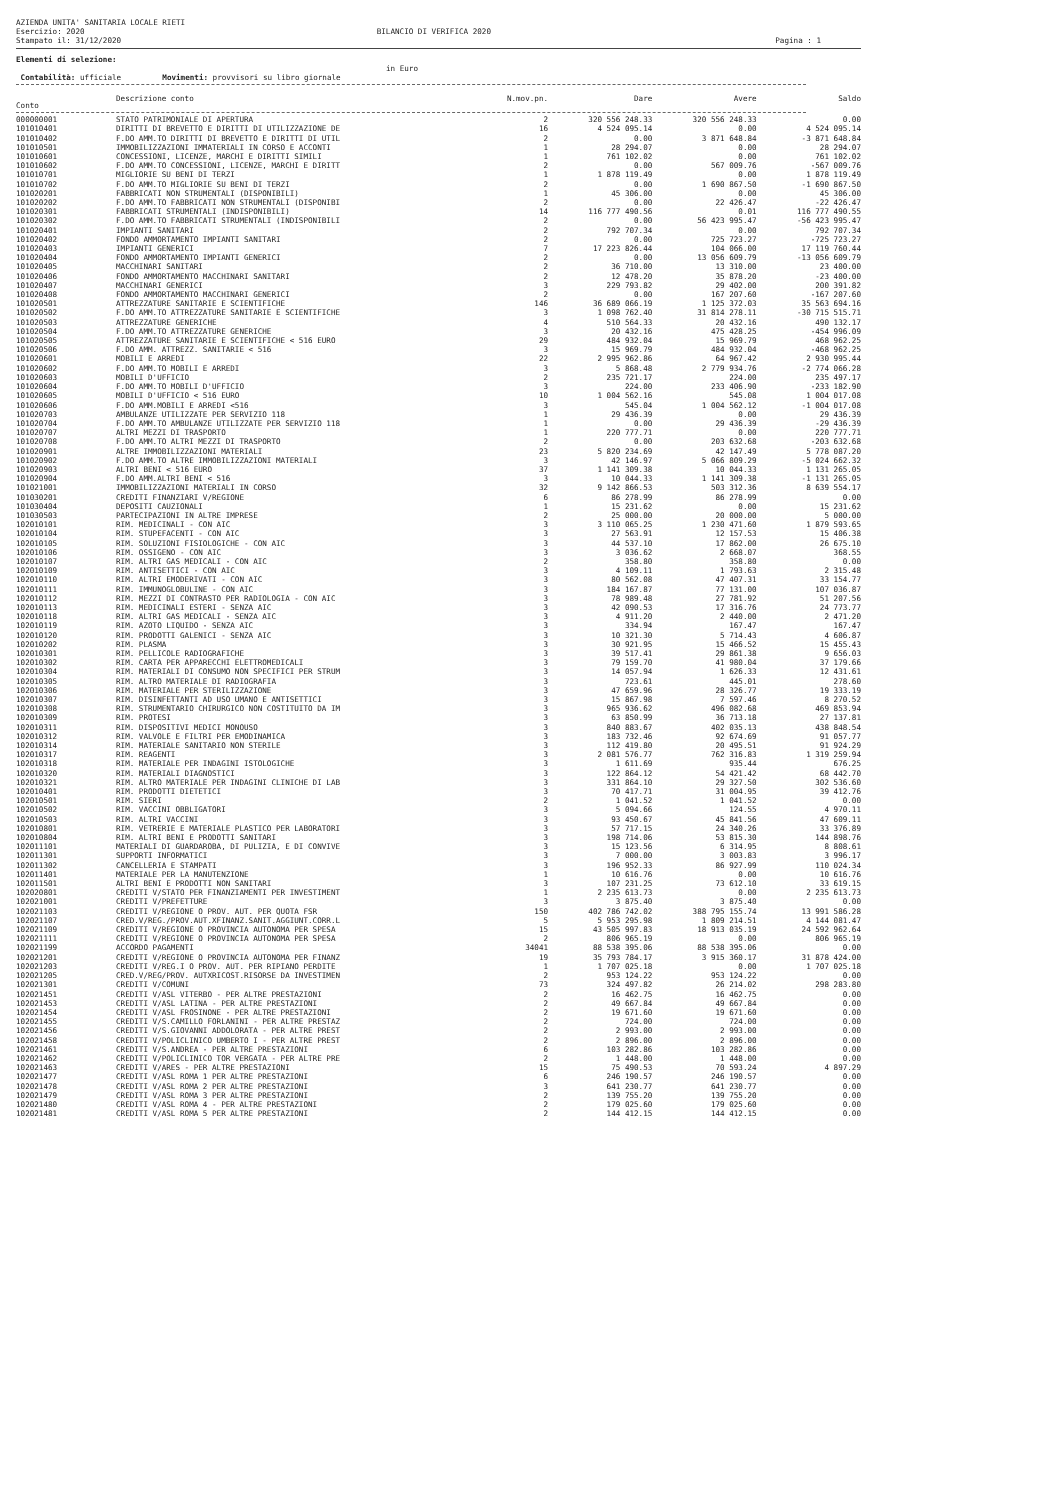AZIENDA UNITA' SANITARIA LOCALE RIETI
Esercizio: 2020 BILANCIO DI VERIFICA 2020
Stampato il: 31/12/2020 Pagina : 1
Elementi di selezione:
in Euro
Contabilità: ufficiale Movimenti: provvisori su libro giornale
| Conto | Descrizione conto | N.mov.pn. | Dare | Avere | Saldo |
| --- | --- | --- | --- | --- | --- |
| 000000001 | STATO PATRIMONIALE DI APERTURA | 2 | 320 556 248.33 | 320 556 248.33 | 0.00 |
| 101010401 | DIRITTI DI BREVETTO E DIRITTI DI UTILIZZAZIONE DE | 16 | 4 524 095.14 | 0.00 | 4 524 095.14 |
| 101010402 | F.DO AMM.TO DIRITTI DI BREVETTO E DIRITTI DI UTIL | 2 | 0.00 | 3 871 648.84 | -3 871 648.84 |
| 101010501 | IMMOBILIZZAZIONI IMMATERIALI IN CORSO E ACCONTI | 1 | 28 294.07 | 0.00 | 28 294.07 |
| 101010601 | CONCESSIONI, LICENZE, MARCHI E DIRITTI SIMILI | 1 | 761 102.02 | 0.00 | 761 102.02 |
| 101010602 | F.DO AMM.TO CONCESSIONI, LICENZE, MARCHI E DIRITT | 2 | 0.00 | 567 009.76 | -567 009.76 |
| 101010701 | MIGLIORIE SU BENI DI TERZI | 1 | 1 878 119.49 | 0.00 | 1 878 119.49 |
| 101010702 | F.DO AMM.TO MIGLIORIE SU BENI DI TERZI | 2 | 0.00 | 1 690 867.50 | -1 690 867.50 |
| 101020201 | FABBRICATI NON STRUMENTALI (DISPONIBILI) | 1 | 45 306.00 | 0.00 | 45 306.00 |
| 101020202 | F.DO AMM.TO FABBRICATI NON STRUMENTALI (DISPONIBI | 2 | 0.00 | 22 426.47 | -22 426.47 |
| 101020301 | FABBRICATI STRUMENTALI (INDISPONIBILI) | 14 | 116 777 490.56 | 0.01 | 116 777 490.55 |
| 101020302 | F.DO AMM.TO FABBRICATI STRUMENTALI (INDISPONIBILI | 2 | 0.00 | 56 423 995.47 | -56 423 995.47 |
| 101020401 | IMPIANTI SANITARI | 2 | 792 707.34 | 0.00 | 792 707.34 |
| 101020402 | FONDO AMMORTAMENTO IMPIANTI SANITARI | 2 | 0.00 | 725 723.27 | -725 723.27 |
| 101020403 | IMPIANTI GENERICI | 7 | 17 223 826.44 | 104 066.00 | 17 119 760.44 |
| 101020404 | FONDO AMMORTAMENTO IMPIANTI GENERICI | 2 | 0.00 | 13 056 609.79 | -13 056 609.79 |
| 101020405 | MACCHINARI SANITARI | 2 | 36 710.00 | 13 310.00 | 23 400.00 |
| 101020406 | FONDO AMMORTAMENTO MACCHINARI SANITARI | 2 | 12 478.20 | 35 878.20 | -23 400.00 |
| 101020407 | MACCHINARI GENERICI | 3 | 229 793.82 | 29 402.00 | 200 391.82 |
| 101020408 | FONDO AMMORTAMENTO MACCHINARI GENERICI | 2 | 0.00 | 167 207.60 | -167 207.60 |
| 101020501 | ATTREZZATURE SANITARIE E SCIENTIFICHE | 146 | 36 689 066.19 | 1 125 372.03 | 35 563 694.16 |
| 101020502 | F.DO AMM.TO ATTREZZATURE SANITARIE E SCIENTIFICHE | 3 | 1 098 762.40 | 31 814 278.11 | -30 715 515.71 |
| 101020503 | ATTREZZATURE GENERICHE | 4 | 510 564.33 | 20 432.16 | 490 132.17 |
| 101020504 | F.DO AMM.TO ATTREZZATURE GENERICHE | 3 | 20 432.16 | 475 428.25 | -454 996.09 |
| 101020505 | ATTREZZATURE SANITARIE E SCIENTIFICHE < 516 EURO | 29 | 484 932.04 | 15 969.79 | 468 962.25 |
| 101020506 | F.DO AMM. ATTREZZ. SANITARIE < 516 | 3 | 15 969.79 | 484 932.04 | -468 962.25 |
| 101020601 | MOBILI E ARREDI | 22 | 2 995 962.86 | 64 967.42 | 2 930 995.44 |
| 101020602 | F.DO AMM.TO MOBILI E ARREDI | 3 | 5 868.48 | 2 779 934.76 | -2 774 066.28 |
| 101020603 | MOBILI D'UFFICIO | 2 | 235 721.17 | 224.00 | 235 497.17 |
| 101020604 | F.DO AMM.TO MOBILI D'UFFICIO | 3 | 224.00 | 233 406.90 | -233 182.90 |
| 101020605 | MOBILI D'UFFICIO < 516 EURO | 10 | 1 004 562.16 | 545.08 | 1 004 017.08 |
| 101020606 | F.DO AMM.MOBILI E ARREDI <516 | 3 | 545.04 | 1 004 562.12 | -1 004 017.08 |
| 101020703 | AMBULANZE UTILIZZATE PER SERVIZIO 118 | 1 | 29 436.39 | 0.00 | 29 436.39 |
| 101020704 | F.DO AMM.TO AMBULANZE UTILIZZATE PER SERVIZIO 118 | 1 | 0.00 | 29 436.39 | -29 436.39 |
| 101020707 | ALTRI MEZZI DI TRASPORTO | 1 | 220 777.71 | 0.00 | 220 777.71 |
| 101020708 | F.DO AMM.TO ALTRI MEZZI DI TRASPORTO | 2 | 0.00 | 203 632.68 | -203 632.68 |
| 101020901 | ALTRE IMMOBILIZZAZIONI MATERIALI | 23 | 5 820 234.69 | 42 147.49 | 5 778 087.20 |
| 101020902 | F.DO AMM.TO ALTRE IMMOBILIZZAZIONI MATERIALI | 3 | 42 146.97 | 5 066 809.29 | -5 024 662.32 |
| 101020903 | ALTRI BENI < 516 EURO | 37 | 1 141 309.38 | 10 044.33 | 1 131 265.05 |
| 101020904 | F.DO AMM.ALTRI BENI < 516 | 3 | 10 044.33 | 1 141 309.38 | -1 131 265.05 |
| 101021001 | IMMOBILIZZAZIONI MATERIALI IN CORSO | 32 | 9 142 866.53 | 503 312.36 | 8 639 554.17 |
| 101030201 | CREDITI FINANZIARI V/REGIONE | 6 | 86 278.99 | 86 278.99 | 0.00 |
| 101030404 | DEPOSITI CAUZIONALI | 1 | 15 231.62 | 0.00 | 15 231.62 |
| 101030503 | PARTECIPAZIONI IN ALTRE IMPRESE | 2 | 25 000.00 | 20 000.00 | 5 000.00 |
| 102010101 | RIM. MEDICINALI - CON AIC | 3 | 3 110 065.25 | 1 230 471.60 | 1 879 593.65 |
| 102010104 | RIM. STUPEFACENTI - CON AIC | 3 | 27 563.91 | 12 157.53 | 15 406.38 |
| 102010105 | RIM. SOLUZIONI FISIOLOGICHE - CON AIC | 3 | 44 537.10 | 17 862.00 | 26 675.10 |
| 102010106 | RIM. OSSIGENO - CON AIC | 3 | 3 036.62 | 2 668.07 | 368.55 |
| 102010107 | RIM. ALTRI GAS MEDICALI - CON AIC | 2 | 358.80 | 358.80 | 0.00 |
| 102010109 | RIM. ANTISETTICI - CON AIC | 3 | 4 109.11 | 1 793.63 | 2 315.48 |
| 102010110 | RIM. ALTRI EMODERIVATI - CON AIC | 3 | 80 562.08 | 47 407.31 | 33 154.77 |
| 102010111 | RIM. IMMUNOGLOBULINE - CON AIC | 3 | 184 167.87 | 77 131.00 | 107 036.87 |
| 102010112 | RIM. MEZZI DI CONTRASTO PER RADIOLOGIA - CON AIC | 3 | 78 989.48 | 27 781.92 | 51 207.56 |
| 102010113 | RIM. MEDICINALI ESTERI - SENZA AIC | 3 | 42 090.53 | 17 316.76 | 24 773.77 |
| 102010118 | RIM. ALTRI GAS MEDICALI - SENZA AIC | 3 | 4 911.20 | 2 440.00 | 2 471.20 |
| 102010119 | RIM. AZOTO LIQUIDO - SENZA AIC | 3 | 334.94 | 167.47 | 167.47 |
| 102010120 | RIM. PRODOTTI GALENICI - SENZA AIC | 3 | 10 321.30 | 5 714.43 | 4 606.87 |
| 102010202 | RIM. PLASMA | 3 | 30 921.95 | 15 466.52 | 15 455.43 |
| 102010301 | RIM. PELLICOLE RADIOGRAFICHE | 3 | 39 517.41 | 29 861.38 | 9 656.03 |
| 102010302 | RIM. CARTA PER APPARECCHI ELETTROMEDICALI | 3 | 79 159.70 | 41 980.04 | 37 179.66 |
| 102010304 | RIM. MATERIALI DI CONSUMO NON SPECIFICI PER STRUM | 3 | 14 057.94 | 1 626.33 | 12 431.61 |
| 102010305 | RIM. ALTRO MATERIALE DI RADIOGRAFIA | 3 | 723.61 | 445.01 | 278.60 |
| 102010306 | RIM. MATERIALE PER STERILIZZAZIONE | 3 | 47 659.96 | 28 326.77 | 19 333.19 |
| 102010307 | RIM. DISINFETTANTI AD USO UMANO E ANTISETTICI | 3 | 15 867.98 | 7 597.46 | 8 270.52 |
| 102010308 | RIM. STRUMENTARIO CHIRURGICO NON COSTITUITO DA IM | 3 | 965 936.62 | 496 082.68 | 469 853.94 |
| 102010309 | RIM. PROTESI | 3 | 63 850.99 | 36 713.18 | 27 137.81 |
| 102010311 | RIM. DISPOSITIVI MEDICI MONOUSO | 3 | 840 883.67 | 402 035.13 | 438 848.54 |
| 102010312 | RIM. VALVOLE E FILTRI PER EMODINAMICA | 3 | 183 732.46 | 92 674.69 | 91 057.77 |
| 102010314 | RIM. MATERIALE SANITARIO NON STERILE | 3 | 112 419.80 | 20 495.51 | 91 924.29 |
| 102010317 | RIM. REAGENTI | 3 | 2 081 576.77 | 762 316.83 | 1 319 259.94 |
| 102010318 | RIM. MATERIALE PER INDAGINI ISTOLOGICHE | 3 | 1 611.69 | 935.44 | 676.25 |
| 102010320 | RIM. MATERIALI DIAGNOSTICI | 3 | 122 864.12 | 54 421.42 | 68 442.70 |
| 102010321 | RIM. ALTRO MATERIALE PER INDAGINI CLINICHE DI LAB | 3 | 331 864.10 | 29 327.50 | 302 536.60 |
| 102010401 | RIM. PRODOTTI DIETETICI | 3 | 70 417.71 | 31 004.95 | 39 412.76 |
| 102010501 | RIM. SIERI | 2 | 1 041.52 | 1 041.52 | 0.00 |
| 102010502 | RIM. VACCINI OBBLIGATORI | 3 | 5 094.66 | 124.55 | 4 970.11 |
| 102010503 | RIM. ALTRI VACCINI | 3 | 93 450.67 | 45 841.56 | 47 609.11 |
| 102010801 | RIM. VETRERIE E MATERIALE PLASTICO PER LABORATORI | 3 | 57 717.15 | 24 340.26 | 33 376.89 |
| 102010804 | RIM. ALTRI BENI E PRODOTTI SANITARI | 3 | 198 714.06 | 53 815.30 | 144 898.76 |
| 102011101 | MATERIALI DI GUARDAROBA, DI PULIZIA, E DI CONVIVE | 3 | 15 123.56 | 6 314.95 | 8 808.61 |
| 102011301 | SUPPORTI INFORMATICI | 3 | 7 000.00 | 3 003.83 | 3 996.17 |
| 102011302 | CANCELLERIA E STAMPATI | 3 | 196 952.33 | 86 927.99 | 110 024.34 |
| 102011401 | MATERIALE PER LA MANUTENZIONE | 1 | 10 616.76 | 0.00 | 10 616.76 |
| 102011501 | ALTRI BENI E PRODOTTI NON SANITARI | 3 | 107 231.25 | 73 612.10 | 33 619.15 |
| 102020801 | CREDITI V/STATO PER FINANZIAMENTI PER INVESTIMENT | 1 | 2 235 613.73 | 0.00 | 2 235 613.73 |
| 102021001 | CREDITI V/PREFETTURE | 3 | 3 875.40 | 3 875.40 | 0.00 |
| 102021103 | CREDITI V/REGIONE O PROV. AUT. PER QUOTA FSR | 150 | 402 786 742.02 | 388 795 155.74 | 13 991 586.28 |
| 102021107 | CRED.V/REG./PROV.AUT.XFINANZ.SANIT.AGGIUNT.CORR.L | 5 | 5 953 295.98 | 1 809 214.51 | 4 144 081.47 |
| 102021109 | CREDITI V/REGIONE O PROVINCIA AUTONOMA PER SPESA | 15 | 43 505 997.83 | 18 913 035.19 | 24 592 962.64 |
| 102021111 | CREDITI V/REGIONE O PROVINCIA AUTONOMA PER SPESA | 2 | 806 965.19 | 0.00 | 806 965.19 |
| 102021199 | ACCORDO PAGAMENTI | 34041 | 88 538 395.06 | 88 538 395.06 | 0.00 |
| 102021201 | CREDITI V/REGIONE O PROVINCIA AUTONOMA PER FINANZ | 19 | 35 793 784.17 | 3 915 360.17 | 31 878 424.00 |
| 102021203 | CREDITI V/REG.I O PROV. AUT. PER RIPIANO PERDITE | 1 | 1 707 025.18 | 0.00 | 1 707 025.18 |
| 102021205 | CRED.V/REG/PROV. AUTXRICOST.RISORSE DA INVESTIMEN | 2 | 953 124.22 | 953 124.22 | 0.00 |
| 102021301 | CREDITI V/COMUNI | 73 | 324 497.82 | 26 214.02 | 298 283.80 |
| 102021451 | CREDITI V/ASL VITERBO - PER ALTRE PRESTAZIONI | 2 | 16 462.75 | 16 462.75 | 0.00 |
| 102021453 | CREDITI V/ASL LATINA - PER ALTRE PRESTAZIONI | 2 | 49 667.84 | 49 667.84 | 0.00 |
| 102021454 | CREDITI V/ASL FROSINONE - PER ALTRE PRESTAZIONI | 2 | 19 671.60 | 19 671.60 | 0.00 |
| 102021455 | CREDITI V/S.CAMILLO FORLANINI - PER ALTRE PRESTAZ | 2 | 724.00 | 724.00 | 0.00 |
| 102021456 | CREDITI V/S.GIOVANNI ADDOLORATA - PER ALTRE PREST | 2 | 2 993.00 | 2 993.00 | 0.00 |
| 102021458 | CREDITI V/POLICLINICO UMBERTO I - PER ALTRE PREST | 2 | 2 896.00 | 2 896.00 | 0.00 |
| 102021461 | CREDITI V/S.ANDREA - PER ALTRE PRESTAZIONI | 6 | 103 282.86 | 103 282.86 | 0.00 |
| 102021462 | CREDITI V/POLICLINICO TOR VERGATA - PER ALTRE PRE | 2 | 1 448.00 | 1 448.00 | 0.00 |
| 102021463 | CREDITI V/ARES - PER ALTRE PRESTAZIONI | 15 | 75 490.53 | 70 593.24 | 4 897.29 |
| 102021477 | CREDITI V/ASL ROMA 1 PER ALTRE PRESTAZIONI | 6 | 246 190.57 | 246 190.57 | 0.00 |
| 102021478 | CREDITI V/ASL ROMA 2 PER ALTRE PRESTAZIONI | 3 | 641 230.77 | 641 230.77 | 0.00 |
| 102021479 | CREDITI V/ASL ROMA 3 PER ALTRE PRESTAZIONI | 2 | 139 755.20 | 139 755.20 | 0.00 |
| 102021480 | CREDITI V/ASL ROMA 4 - PER ALTRE PRESTAZIONI | 2 | 179 025.60 | 179 025.60 | 0.00 |
| 102021481 | CREDITI V/ASL ROMA 5 PER ALTRE PRESTAZIONI | 2 | 144 412.15 | 144 412.15 | 0.00 |